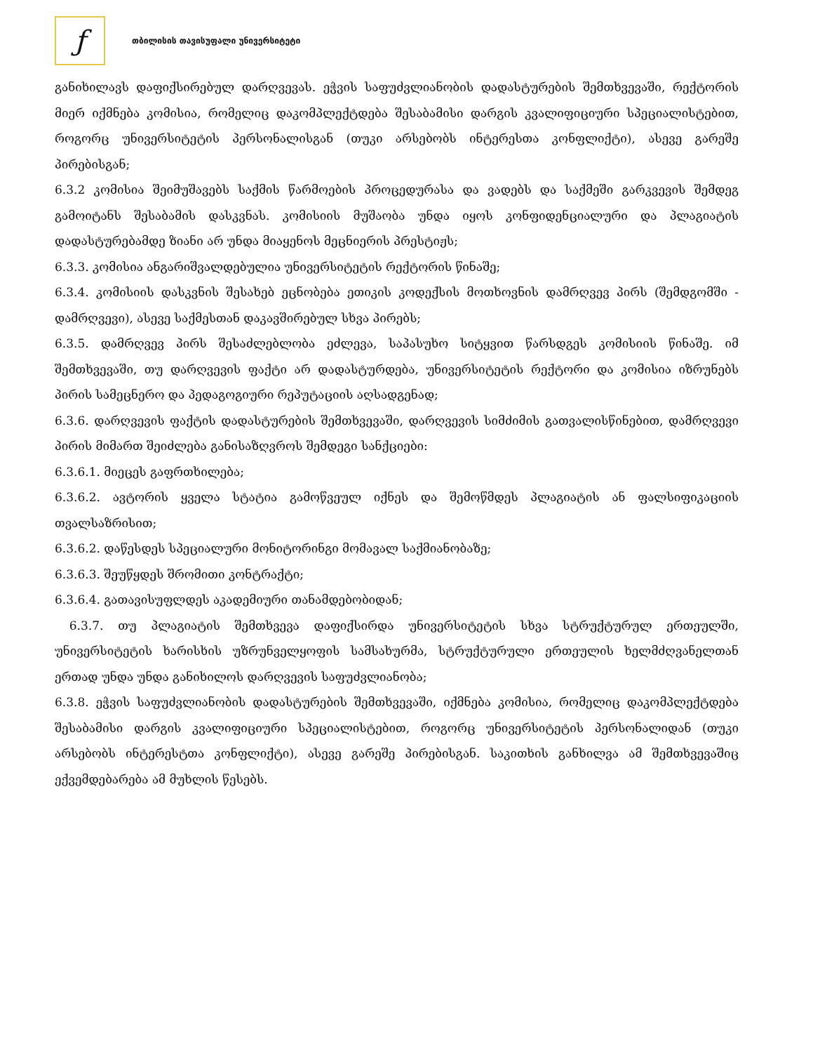ƒ
თბილისის თავისუფალი უნივერსიტეტი
განიხილავს დაფიქსირებულ დარღვევას. ეჭვის საფუძვლიანობის დადასტურების შემთხვევაში, რექტორის მიერ იქმნება კომისია, რომელიც დაკომპლექტდება შესაბამისი დარგის კვალიფიციური სპეციალისტებით, როგორც უნივერსიტეტის პერსონალისგან (თუკი არსებობს ინტერესთა კონფლიქტი), ასევე გარეშე პირებისგან;
6.3.2 კომისია შეიმუშავებს საქმის წარმოების პროცედურასა და ვადებს და საქმეში გარკვევის შემდეგ გამოიტანს შესაბამის დასკვნას. კომისიის მუშაობა უნდა იყოს კონფიდენციალური და პლაგიატის დადასტურებამდე ზიანი არ უნდა მიაყენოს მეცნიერის პრესტიჟს;
6.3.3. კომისია ანგარიშვალდებულია უნივერსიტეტის რექტორის წინაშე;
6.3.4. კომისიის დასკვნის შესახებ ეცნობება ეთიკის კოდექსის მოთხოვნის დამრღვევ პირს (შემდგომში - დამრღვევი), ასევე საქმესთან დაკავშირებულ სხვა პირებს;
6.3.5. დამრღვევ პირს შესაძლებლობა ეძლევა, საპასუხო სიტყვით წარსდგეს კომისიის წინაშე. იმ შემთხვევაში, თუ დარღვევის ფაქტი არ დადასტურდება, უნივერსიტეტის რექტორი და კომისია იზრუნებს პირის სამეცნერო და პედაგოგიური რეპუტაციის აღსადგენად;
6.3.6. დარღვევის ფაქტის დადასტურების შემთხვევაში, დარღვევის სიმძიმის გათვალისწინებით, დამრღვევი პირის მიმართ შეიძლება განისაზღვროს შემდეგი სანქციები:
6.3.6.1. მიეცეს გაფრთხილება;
6.3.6.2. ავტორის ყველა სტატია გამოწვეულ იქნეს და შემოწმდეს პლაგიატის ან ფალსიფიკაციის თვალსაზრისით;
6.3.6.2. დაწესდეს სპეციალური მონიტორინგი მომავალ საქმიანობაზე;
6.3.6.3. შეუწყდეს შრომითი კონტრაქტი;
6.3.6.4. გათავისუფლდეს აკადემიური თანამდებობიდან;
6.3.7. თუ პლაგიატის შემთხვევა დაფიქსირდა უნივერსიტეტის სხვა სტრუქტურულ ერთეულში, უნივერსიტეტის ხარისხის უზრუნველყოფის სამსახურმა, სტრუქტურული ერთეულის ხელმძღვანელთან ერთად უნდა უნდა განიხილოს დარღვევის საფუძვლიანობა;
6.3.8. ეჭვის საფუძვლიანობის დადასტურების შემთხვევაში, იქმნება კომისია, რომელიც დაკომპლექტდება შესაბამისი დარგის კვალიფიციური სპეციალისტებით, როგორც უნივერსიტეტის პერსონალიდან (თუკი არსებობს ინტერესტთა კონფლიქტი), ასევე გარეშე პირებისგან. საკითხის განხილვა ამ შემთხვევაშიც ექვემდებარება ამ მუხლის წესებს.